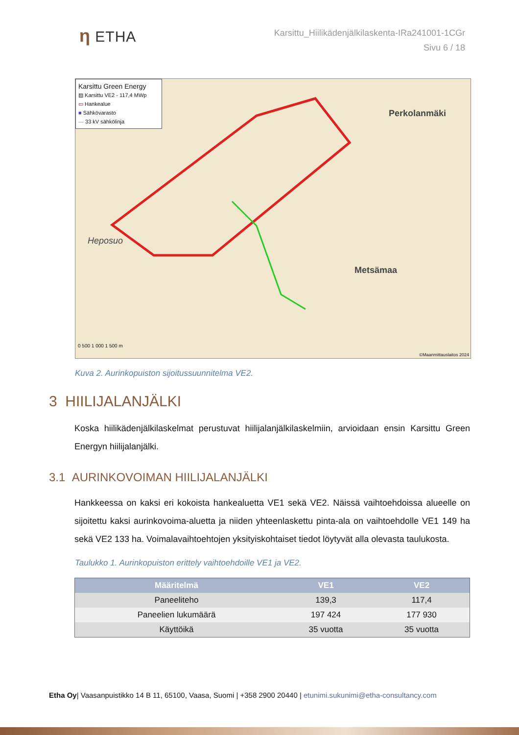η ETHA
Karsittu_Hiilikädenjälkilaskenta-IRa241001-1CGr
Sivu 6 / 18
Karsittu Green Energy
▨ Karsittu VE2 - 117,4 MWp
▭ Hankealue
■ Sähkövarasto
— 33 kV sähkölinja
Perkolanmäki
Metsämaa
Heposuo
0 500 1 000 1 500 m
©Maanmittauslaitos 2024
Kuva 2. Aurinkopuiston sijoitussuunnitelma VE2.
3 HIILIJALANJÄLKI
Koska hiilikädenjälkilaskelmat perustuvat hiilijalanjälkilaskelmiin, arvioidaan ensin Karsittu Green Energyn hiilijalanjälki.
3.1 AURINKOVOIMAN HIILIJALANJÄLKI
Hankkeessa on kaksi eri kokoista hankealuetta VE1 sekä VE2. Näissä vaihtoehdoissa alueelle on sijoitettu kaksi aurinkovoima-aluetta ja niiden yhteenlaskettu pinta-ala on vaihtoehdolle VE1 149 ha sekä VE2 133 ha. Voimalavaihtoehtojen yksityiskohtaiset tiedot löytyvät alla olevasta taulukosta.
Taulukko 1. Aurinkopuiston erittely vaihtoehdoille VE1 ja VE2.
| Määritelmä | VE1 | VE2 |
| --- | --- | --- |
| Paneeliteho | 139,3 | 117,4 |
| Paneelien lukumäärä | 197 424 | 177 930 |
| Käyttöikä | 35 vuotta | 35 vuotta |
Etha Oy| Vaasanpuistikko 14 B 11, 65100, Vaasa, Suomi | +358 2900 20440 | etunimi.sukunimi@etha-consultancy.com